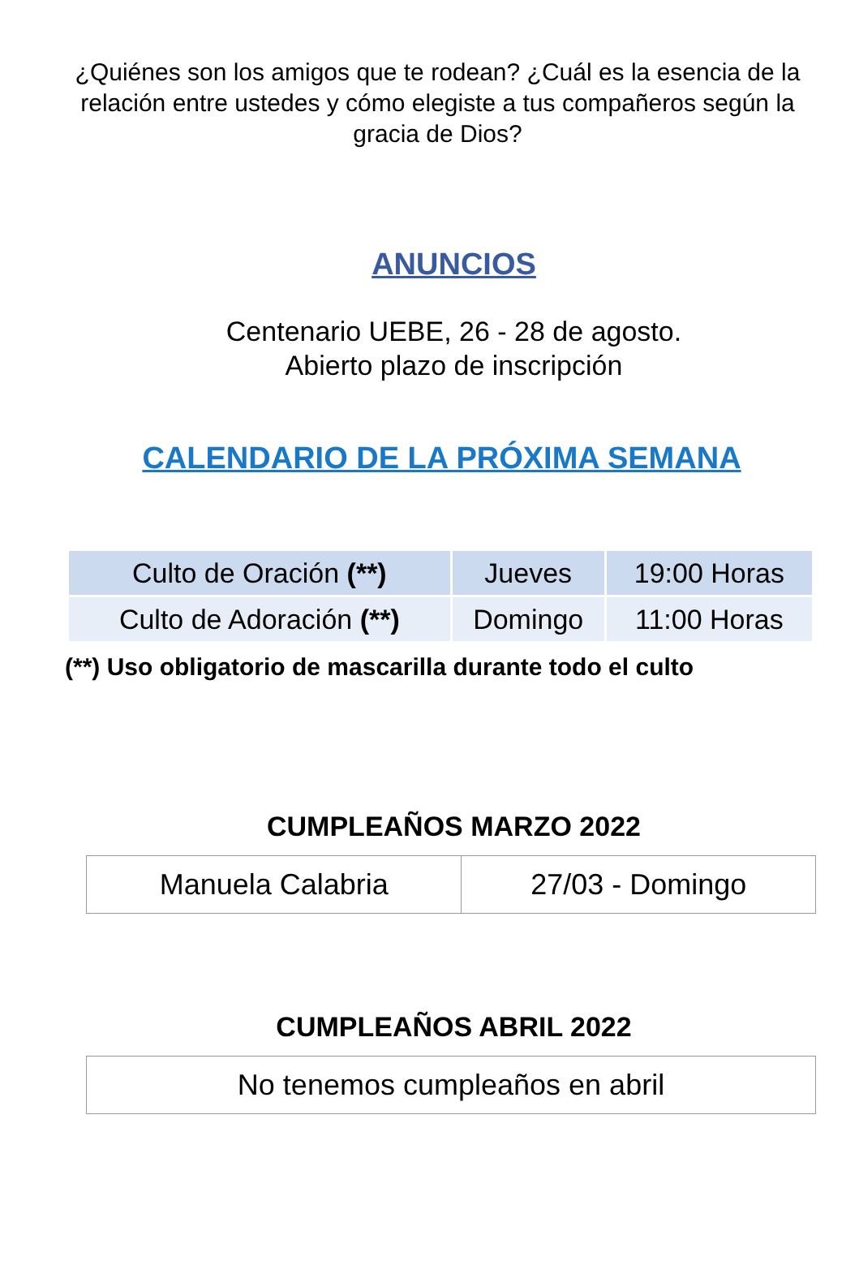¿Quiénes son los amigos que te rodean? ¿Cuál es la esencia de la relación entre ustedes y cómo elegiste a tus compañeros según la gracia de Dios?
ANUNCIOS
Centenario UEBE, 26 - 28 de agosto.
Abierto plazo de inscripción
CALENDARIO DE LA PRÓXIMA SEMANA
| Culto de Oración (**) | Jueves | 19:00 Horas |
| Culto de Adoración (**) | Domingo | 11:00 Horas |
(**) Uso obligatorio de mascarilla durante todo el culto
CUMPLEAÑOS MARZO 2022
| Manuela Calabria | 27/03 - Domingo |
CUMPLEAÑOS ABRIL 2022
| No tenemos cumpleaños en abril |